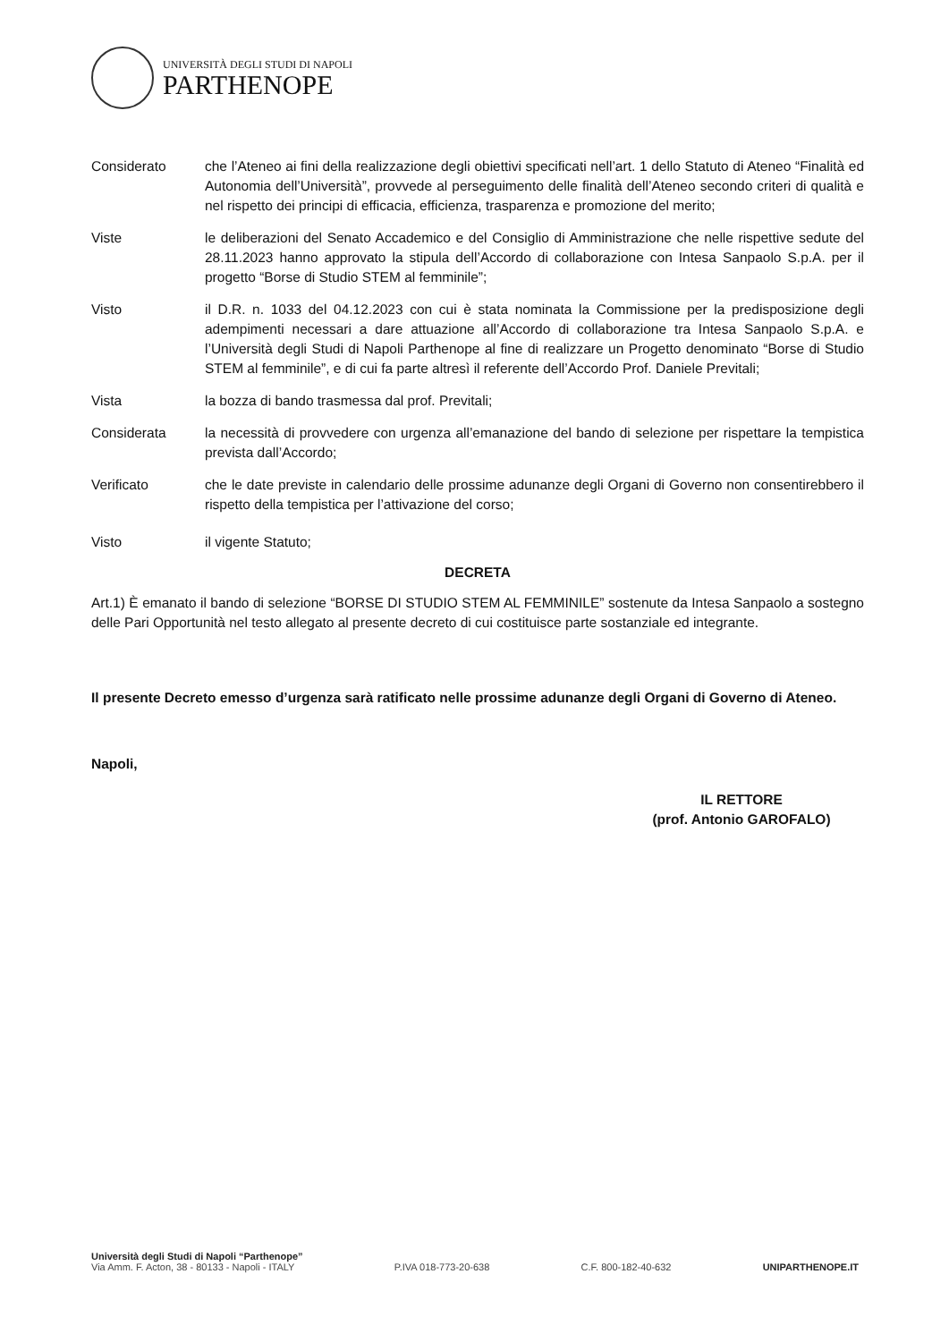UNIVERSITÀ DEGLI STUDI DI NAPOLI
PARTHENOPE
Considerato che l’Ateneo ai fini della realizzazione degli obiettivi specificati nell’art. 1 dello Statuto di Ateneo “Finalità ed Autonomia dell’Università”, provvede al perseguimento delle finalità dell’Ateneo secondo criteri di qualità e nel rispetto dei principi di efficacia, efficienza, trasparenza e promozione del merito;
Viste le deliberazioni del Senato Accademico e del Consiglio di Amministrazione che nelle rispettive sedute del 28.11.2023 hanno approvato la stipula dell’Accordo di collaborazione con Intesa Sanpaolo S.p.A. per il progetto “Borse di Studio STEM al femminile”;
Visto il D.R. n. 1033 del 04.12.2023 con cui è stata nominata la Commissione per la predisposizione degli adempimenti necessari a dare attuazione all’Accordo di collaborazione tra Intesa Sanpaolo S.p.A. e l’Università degli Studi di Napoli Parthenope al fine di realizzare un Progetto denominato “Borse di Studio STEM al femminile”, e di cui fa parte altresì il referente dell’Accordo Prof. Daniele Previtali;
Vista la bozza di bando trasmessa dal prof. Previtali;
Considerata la necessità di provvedere con urgenza all’emanazione del bando di selezione per rispettare la tempistica prevista dall’Accordo;
Verificato che le date previste in calendario delle prossime adunanze degli Organi di Governo non consentirebbero il rispetto della tempistica per l’attivazione del corso;
Visto il vigente Statuto;
DECRETA
Art.1) È emanato il bando di selezione “BORSE DI STUDIO STEM AL FEMMINILE” sostenute da Intesa Sanpaolo a sostegno delle Pari Opportunità nel testo allegato al presente decreto di cui costituisce parte sostanziale ed integrante.
Il presente Decreto emesso d’urgenza sarà ratificato nelle prossime adunanze degli Organi di Governo di Ateneo.
Napoli,
IL RETTORE
(prof. Antonio GAROFALO)
Università degli Studi di Napoli “Parthenope”
Via Amm. F. Acton, 38 - 80133 - Napoli - ITALY
P.IVA 018-773-20-638
C.F. 800-182-40-632
UNIPARTHENOPE.IT